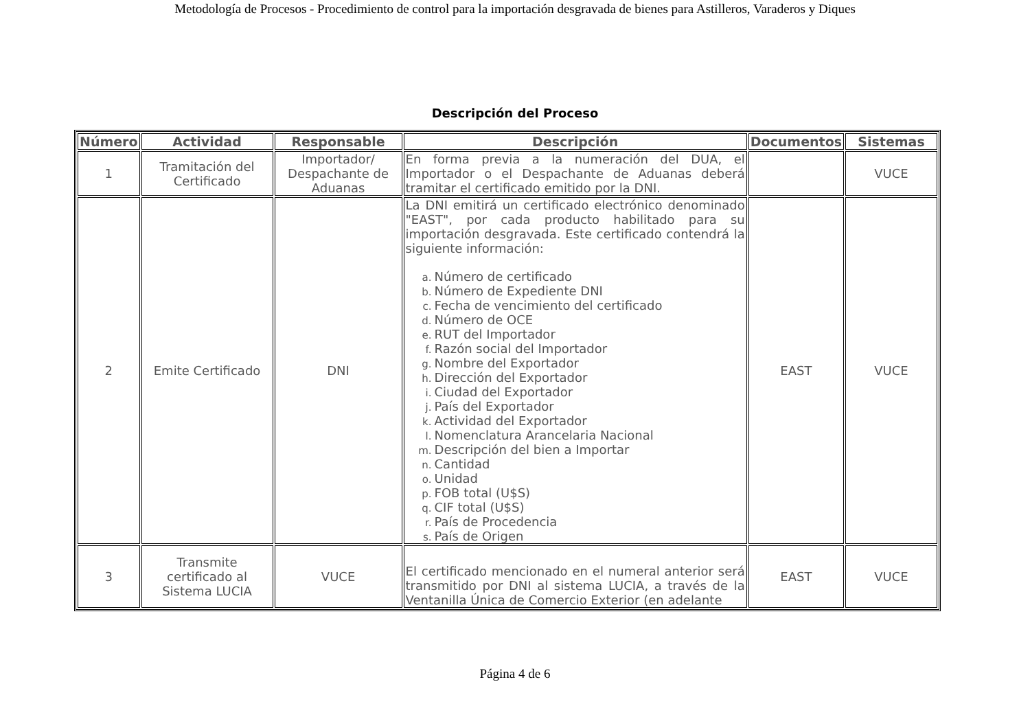Metodología de Procesos - Procedimiento de control para la importación desgravada de bienes para Astilleros, Varaderos y Diques
Descripción del Proceso
| Número | Actividad | Responsable | Descripción | Documentos | Sistemas |
| --- | --- | --- | --- | --- | --- |
| 1 | Tramitación del Certificado | Importador/ Despachante de Aduanas | En forma previa a la numeración del DUA, el Importador o el Despachante de Aduanas deberá tramitar el certificado emitido por la DNI. | | VUCE |
| 2 | Emite Certificado | DNI | La DNI emitirá un certificado electrónico denominado "EAST", por cada producto habilitado para su importación desgravada. Este certificado contendrá la siguiente información: a. Número de certificado b. Número de Expediente DNI c. Fecha de vencimiento del certificado d. Número de OCE e. RUT del Importador f. Razón social del Importador g. Nombre del Exportador h. Dirección del Exportador i. Ciudad del Exportador j. País del Exportador k. Actividad del Exportador l. Nomenclatura Arancelaria Nacional m. Descripción del bien a Importar n. Cantidad o. Unidad p. FOB total (U$S) q. CIF total (U$S) r. País de Procedencia s. País de Origen | EAST | VUCE |
| 3 | Transmite certificado al Sistema LUCIA | VUCE | El certificado mencionado en el numeral anterior será transmitido por DNI al sistema LUCIA, a través de la Ventanilla Única de Comercio Exterior (en adelante | EAST | VUCE |
Página 4 de 6